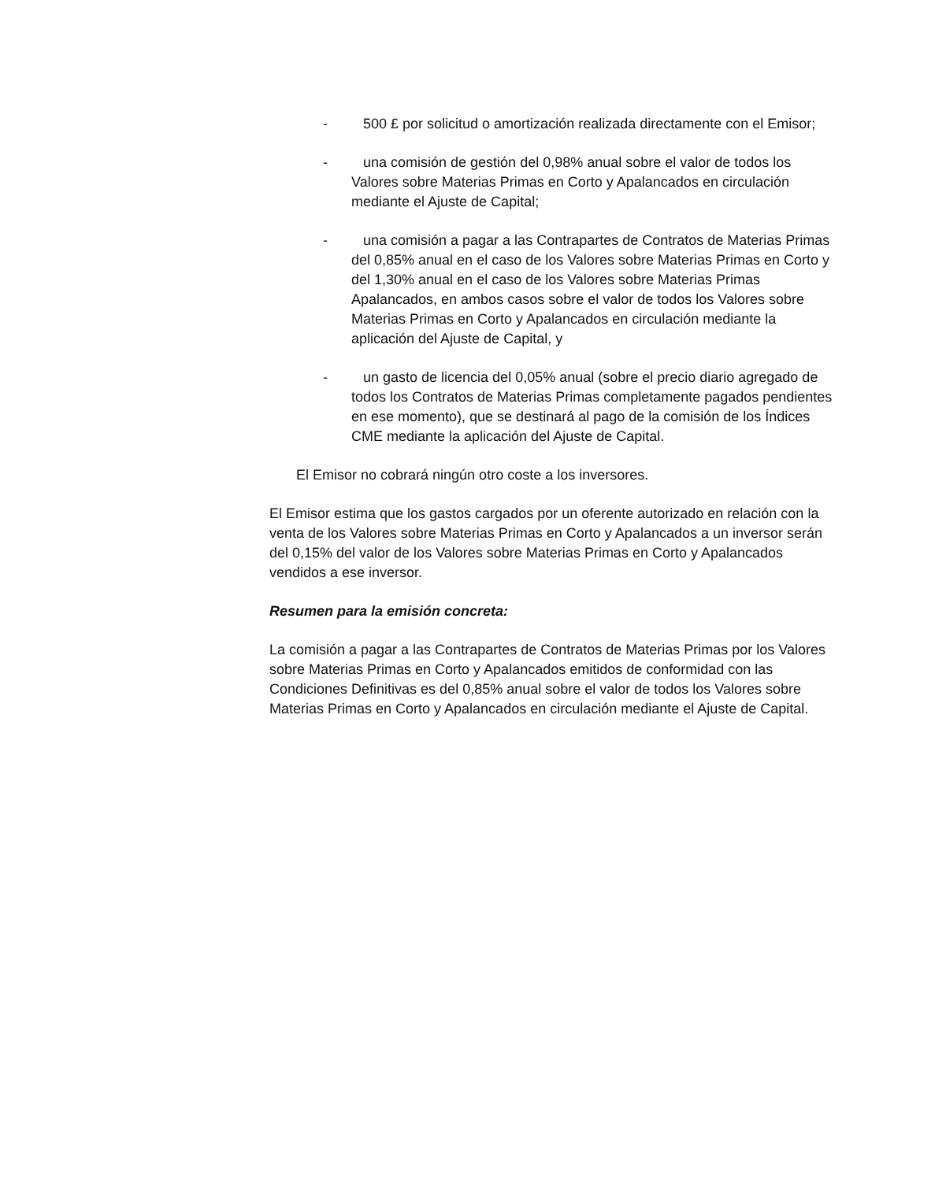- 500 £ por solicitud o amortización realizada directamente con el Emisor;
- una comisión de gestión del 0,98% anual sobre el valor de todos los Valores sobre Materias Primas en Corto y Apalancados en circulación mediante el Ajuste de Capital;
- una comisión a pagar a las Contrapartes de Contratos de Materias Primas del 0,85% anual en el caso de los Valores sobre Materias Primas en Corto y del 1,30% anual en el caso de los Valores sobre Materias Primas Apalancados, en ambos casos sobre el valor de todos los Valores sobre Materias Primas en Corto y Apalancados en circulación mediante la aplicación del Ajuste de Capital, y
- un gasto de licencia del 0,05% anual (sobre el precio diario agregado de todos los Contratos de Materias Primas completamente pagados pendientes en ese momento), que se destinará al pago de la comisión de los Índices CME mediante la aplicación del Ajuste de Capital.
El Emisor no cobrará ningún otro coste a los inversores.
El Emisor estima que los gastos cargados por un oferente autorizado en relación con la venta de los Valores sobre Materias Primas en Corto y Apalancados a un inversor serán del 0,15% del valor de los Valores sobre Materias Primas en Corto y Apalancados vendidos a ese inversor.
Resumen para la emisión concreta:
La comisión a pagar a las Contrapartes de Contratos de Materias Primas por los Valores sobre Materias Primas en Corto y Apalancados emitidos de conformidad con las Condiciones Definitivas es del 0,85% anual sobre el valor de todos los Valores sobre Materias Primas en Corto y Apalancados en circulación mediante el Ajuste de Capital.